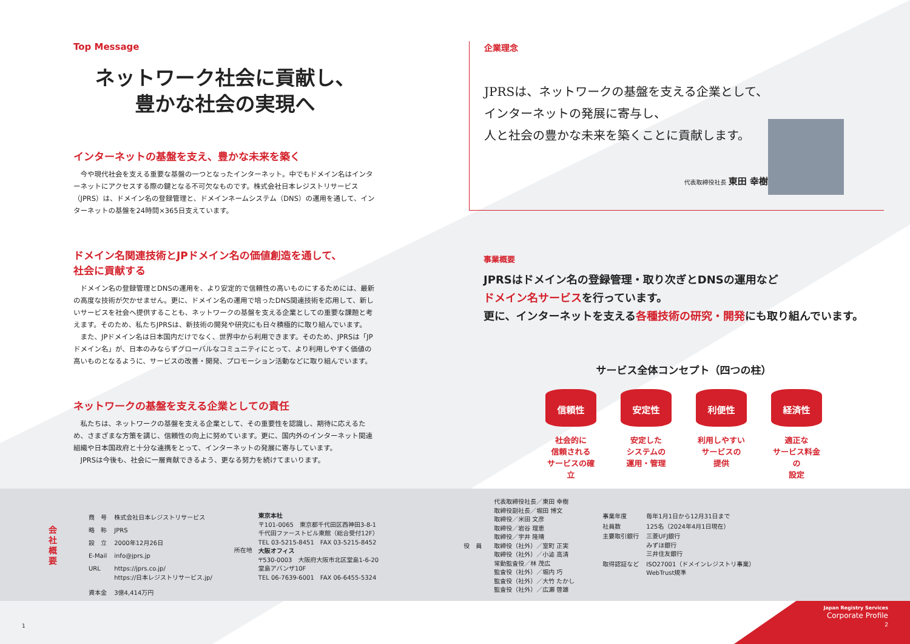Top Message
ネットワーク社会に貢献し、
豊かな社会の実現へ
インターネットの基盤を支え、豊かな未来を築く
　今や現代社会を支える重要な基盤の一つとなったインターネット。中でもドメイン名はインターネットにアクセスする際の鍵となる不可欠なものです。株式会社日本レジストリサービス（JPRS）は、ドメイン名の登録管理と、ドメインネームシステム（DNS）の運用を通して、インターネットの基盤を24時間×365日支えています。
ドメイン名関連技術とJPドメイン名の価値創造を通して、
社会に貢献する
　ドメイン名の登録管理とDNSの運用を、より安定的で信頼性の高いものにするためには、最新の高度な技術が欠かせません。更に、ドメイン名の運用で培ったDNS関連技術を応用して、新しいサービスを社会へ提供することも、ネットワークの基盤を支える企業としての重要な課題と考えます。そのため、私たちJPRSは、新技術の開発や研究にも日々積極的に取り組んでいます。
　また、JPドメイン名は日本国内だけでなく、世界中から利用できます。そのため、JPRSは「JPドメイン名」が、日本のみならずグローバルなコミュニティにとって、より利用しやすく価値の高いものとなるように、サービスの改善・開発、プロモーション活動などに取り組んでいます。
ネットワークの基盤を支える企業としての責任
　私たちは、ネットワークの基盤を支える企業として、その重要性を認識し、期待に応えるため、さまざまな方策を講じ、信頼性の向上に努めています。更に、国内外のインターネット関連組織や日本国政府と十分な連携をとって、インターネットの発展に寄与しています。
　JPRSは今後も、社会に一層貢献できるよう、更なる努力を続けてまいります。
企業理念
JPRSは、ネットワークの基盤を支える企業として、
インターネットの発展に寄与し、
人と社会の豊かな未来を築くことに貢献します。
代表取締役社長 東田 幸樹
事業概要
JPRSはドメイン名の登録管理・取り次ぎとDNSの運用など
ドメイン名サービスを行っています。
更に、インターネットを支える各種技術の研究・開発にも取り組んでいます。
サービス全体コンセプト（四つの柱）
信頼性
社会的に
信頼される
サービスの確立
安定性
安定した
システムの
運用・管理
利便性
利用しやすい
サービスの
提供
経済性
適正な
サービス料金の
設定
会社概要
| 商 号 | 株式会社日本レジストリサービス |
| 略 称 | JPRS |
| 設 立 | 2000年12月26日 |
| E-Mail | info@jprs.jp |
| URL | https://jprs.co.jp/ https://日本レジストリサービス.jp/ |
| 資本金 | 3億4,414万円 |
所在地
東京本社
〒101-0065　東京都千代田区西神田3-8-1
千代田ファーストビル東館（総合受付12F）
TEL 03-5215-8451　FAX 03-5215-8452
大阪オフィス
〒530-0003　大阪府大阪市北区堂島1-6-20
堂島アバンザ10F
TEL 06-7639-6001　FAX 06-6455-5324
役　員
代表取締役社長／東田 幸樹
取締役副社長／堀田 博文
取締役／米田 文彦
取締役／岩谷 理恵
取締役／宇井 隆晴
取締役（社外）／室町 正実
取締役（社外）／小澁 高清
常勤監査役／林 茂広
監査役（社外）／堀内 巧
監査役（社外）／大竹 たかし
監査役（社外）／広瀬 啓雄
| 事業年度 | 毎年1月1日から12月31日まで |
| 社員数 | 125名（2024年4月1日現在） |
| 主要取引銀行 | 三菱UFJ銀行 みずほ銀行 三井住友銀行 |
| 取得認証など | ISO27001（ドメインレジストリ事業） WebTrust規準 |
1
Japan Registry Services
Corporate Profile
2